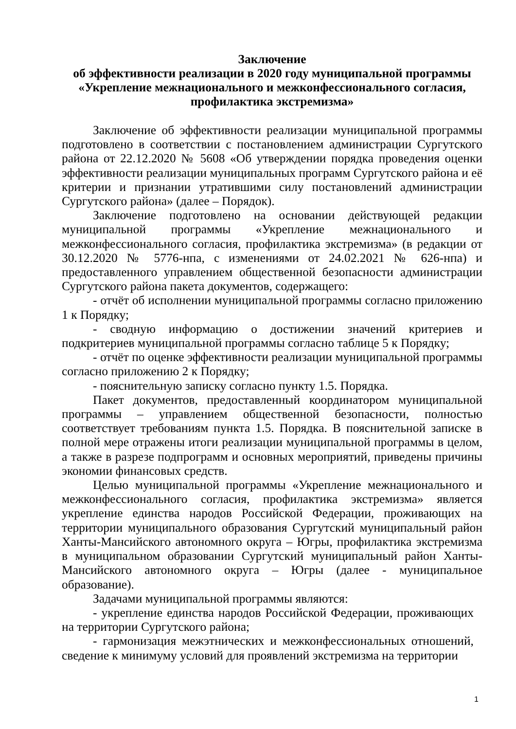Заключение
об эффективности реализации в 2020 году муниципальной программы
«Укрепление межнационального и межконфессионального согласия,
профилактика экстремизма»
Заключение об эффективности реализации муниципальной программы подготовлено в соответствии с постановлением администрации Сургутского района от 22.12.2020 № 5608 «Об утверждении порядка проведения оценки эффективности реализации муниципальных программ Сургутского района и её критерии и признании утратившими силу постановлений администрации Сургутского района» (далее – Порядок).
Заключение подготовлено на основании действующей редакции муниципальной программы «Укрепление межнационального и межконфессионального согласия, профилактика экстремизма» (в редакции от 30.12.2020 № 5776-нпа, с изменениями от 24.02.2021 № 626-нпа) и предоставленного управлением общественной безопасности администрации Сургутского района пакета документов, содержащего:
- отчёт об исполнении муниципальной программы согласно приложению 1 к Порядку;
- сводную информацию о достижении значений критериев и подкритериев муниципальной программы согласно таблице 5 к Порядку;
- отчёт по оценке эффективности реализации муниципальной программы согласно приложению 2 к Порядку;
- пояснительную записку согласно пункту 1.5. Порядка.
Пакет документов, предоставленный координатором муниципальной программы – управлением общественной безопасности, полностью соответствует требованиям пункта 1.5. Порядка. В пояснительной записке в полной мере отражены итоги реализации муниципальной программы в целом, а также в разрезе подпрограмм и основных мероприятий, приведены причины экономии финансовых средств.
Целью муниципальной программы «Укрепление межнационального и межконфессионального согласия, профилактика экстремизма» является укрепление единства народов Российской Федерации, проживающих на территории муниципального образования Сургутский муниципальный район Ханты-Мансийского автономного округа – Югры, профилактика экстремизма в муниципальном образовании Сургутский муниципальный район Ханты-Мансийского автономного округа – Югры (далее - муниципальное образование).
Задачами муниципальной программы являются:
- укрепление единства народов Российской Федерации, проживающих на территории Сургутского района;
- гармонизация межэтнических и межконфессиональных отношений, сведение к минимуму условий для проявлений экстремизма на территории
1